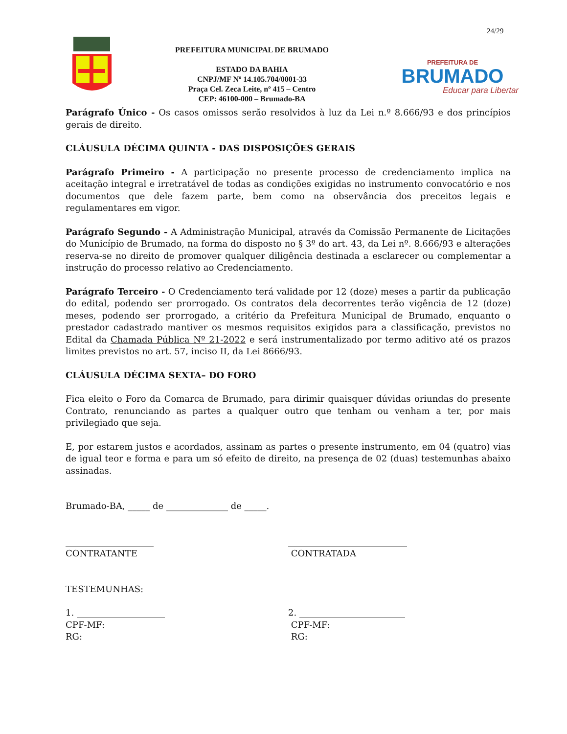24/29
PREFEITURA MUNICIPAL DE BRUMADO
ESTADO DA BAHIA
CNPJ/MF Nº 14.105.704/0001-33
Praça Cel. Zeca Leite, nº 415 – Centro
CEP: 46100-000 – Brumado-BA
PREFEITURA DE
BRUMADO
Educar para Libertar
Parágrafo Único - Os casos omissos serão resolvidos à luz da Lei n.º 8.666/93 e dos princípios gerais de direito.
CLÁUSULA DÉCIMA QUINTA - DAS DISPOSIÇÕES GERAIS
Parágrafo Primeiro - A participação no presente processo de credenciamento implica na aceitação integral e irretratável de todas as condições exigidas no instrumento convocatório e nos documentos que dele fazem parte, bem como na observância dos preceitos legais e regulamentares em vigor.
Parágrafo Segundo - A Administração Municipal, através da Comissão Permanente de Licitações do Município de Brumado, na forma do disposto no § 3º do art. 43, da Lei nº. 8.666/93 e alterações reserva-se no direito de promover qualquer diligência destinada a esclarecer ou complementar a instrução do processo relativo ao Credenciamento.
Parágrafo Terceiro - O Credenciamento terá validade por 12 (doze) meses a partir da publicação do edital, podendo ser prorrogado. Os contratos dela decorrentes terão vigência de 12 (doze) meses, podendo ser prorrogado, a critério da Prefeitura Municipal de Brumado, enquanto o prestador cadastrado mantiver os mesmos requisitos exigidos para a classificação, previstos no Edital da Chamada Pública Nº 21-2022 e será instrumentalizado por termo aditivo até os prazos limites previstos no art. 57, inciso II, da Lei 8666/93.
CLÁUSULA DÉCIMA SEXTA– DO FORO
Fica eleito o Foro da Comarca de Brumado, para dirimir quaisquer dúvidas oriundas do presente Contrato, renunciando as partes a qualquer outro que tenham ou venham a ter, por mais privilegiado que seja.
E, por estarem justos e acordados, assinam as partes o presente instrumento, em 04 (quatro) vias de igual teor e forma e para um só efeito de direito, na presença de 02 (duas) testemunhas abaixo assinadas.
Brumado-BA, _____ de ______________ de _____.
____________________
CONTRATANTE
___________________________
CONTRATADA
TESTEMUNHAS:
1. ____________________
CPF-MF:
RG:
2. ________________________
CPF-MF:
RG: